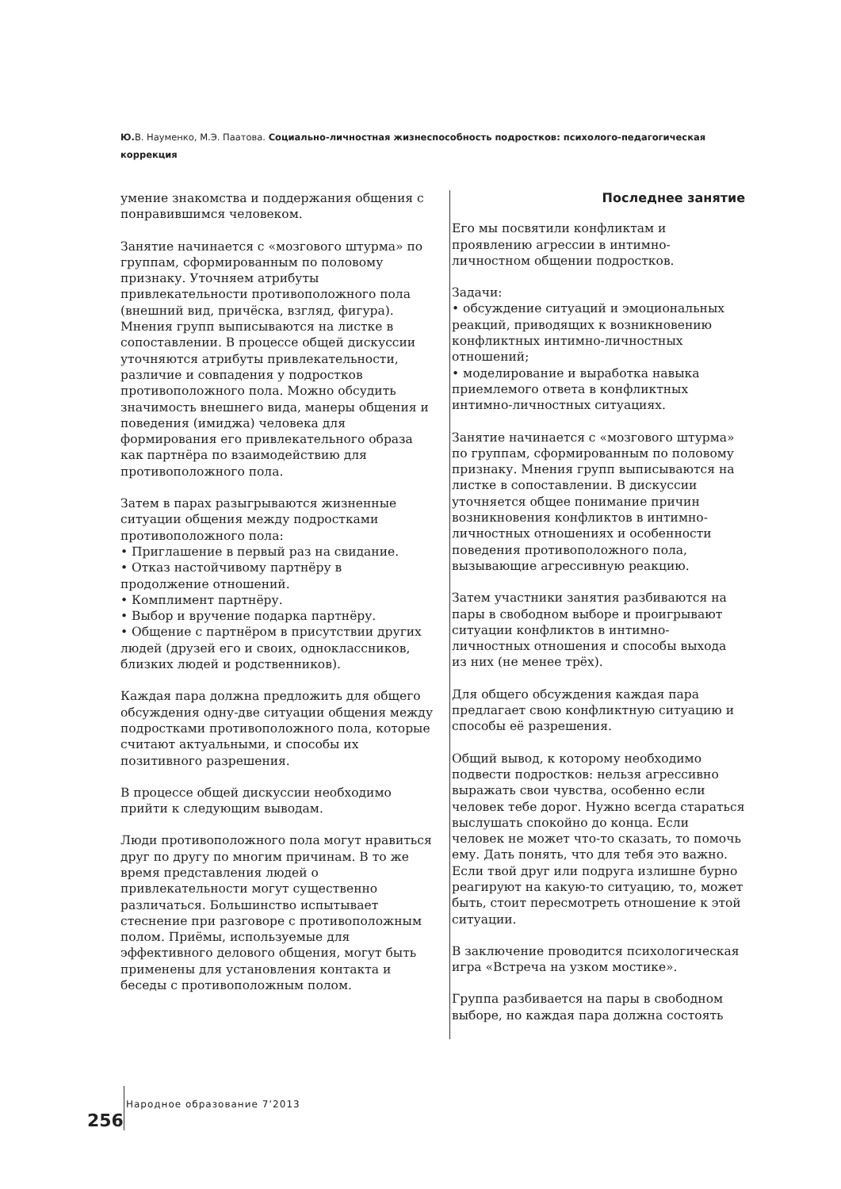Ю. В. Науменко, М.Э. Паатова. Социально-личностная жизнеспособность подростков: психолого-педагогическая коррекция
умение знакомства и поддержания общения с понравившимся человеком.
Занятие начинается с «мозгового штурма» по группам, сформированным по половому признаку. Уточняем атрибуты привлекательности противоположного пола (внешний вид, причёска, взгляд, фигура). Мнения групп выписываются на листке в сопоставлении. В процессе общей дискуссии уточняются атрибуты привлекательности, различие и совпадения у подростков противоположного пола. Можно обсудить значимость внешнего вида, манеры общения и поведения (имиджа) человека для формирования его привлекательного образа как партнёра по взаимодействию для противоположного пола.
Затем в парах разыгрываются жизненные ситуации общения между подростками противоположного пола:
• Приглашение в первый раз на свидание.
• Отказ настойчивому партнёру в продолжение отношений.
• Комплимент партнёру.
• Выбор и вручение подарка партнёру.
• Общение с партнёром в присутствии других людей (друзей его и своих, одноклассников, близких людей и родственников).
Каждая пара должна предложить для общего обсуждения одну-две ситуации общения между подростками противоположного пола, которые считают актуальными, и способы их позитивного разрешения.
В процессе общей дискуссии необходимо прийти к следующим выводам.
Люди противоположного пола могут нравиться друг по другу по многим причинам. В то же время представления людей о привлекательности могут существенно различаться. Большинство испытывает стеснение при разговоре с противоположным полом. Приёмы, используемые для эффективного делового общения, могут быть применены для установления контакта и беседы с противоположным полом.
Последнее занятие
Его мы посвятили конфликтам и проявлению агрессии в интимно-личностном общении подростков.
Задачи:
• обсуждение ситуаций и эмоциональных реакций, приводящих к возникновению конфликтных интимно-личностных отношений;
• моделирование и выработка навыка приемлемого ответа в конфликтных интимно-личностных ситуациях.
Занятие начинается с «мозгового штурма» по группам, сформированным по половому признаку. Мнения групп выписываются на листке в сопоставлении. В дискуссии уточняется общее понимание причин возникновения конфликтов в интимно-личностных отношениях и особенности поведения противоположного пола, вызывающие агрессивную реакцию.
Затем участники занятия разбиваются на пары в свободном выборе и проигрывают ситуации конфликтов в интимно-личностных отношения и способы выхода из них (не менее трёх).
Для общего обсуждения каждая пара предлагает свою конфликтную ситуацию и способы её разрешения.
Общий вывод, к которому необходимо подвести подростков: нельзя агрессивно выражать свои чувства, особенно если человек тебе дорог. Нужно всегда стараться выслушать спокойно до конца. Если человек не может что-то сказать, то помочь ему. Дать понять, что для тебя это важно. Если твой друг или подруга излишне бурно реагируют на какую-то ситуацию, то, может быть, стоит пересмотреть отношение к этой ситуации.
В заключение проводится психологическая игра «Встреча на узком мостике».
Группа разбивается на пары в свободном выборе, но каждая пара должна состоять
256 Народное образование 7’2013